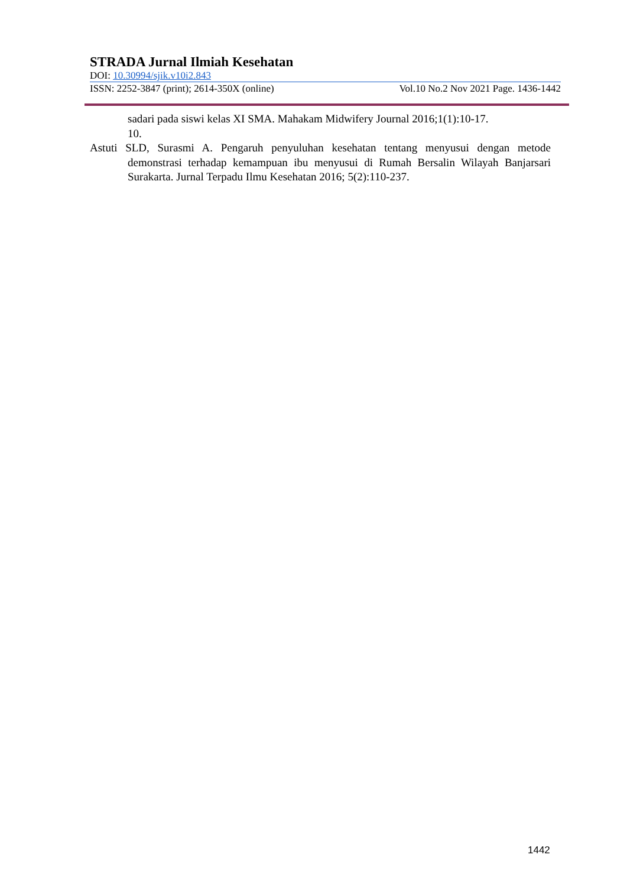STRADA Jurnal Ilmiah Kesehatan
DOI: 10.30994/sjik.v10i2.843
ISSN: 2252-3847 (print); 2614-350X (online) Vol.10 No.2 Nov 2021 Page. 1436-1442
sadari pada siswi kelas XI SMA. Mahakam Midwifery Journal 2016;1(1):10-17.
10.
Astuti SLD, Surasmi A. Pengaruh penyuluhan kesehatan tentang menyusui dengan metode demonstrasi terhadap kemampuan ibu menyusui di Rumah Bersalin Wilayah Banjarsari Surakarta. Jurnal Terpadu Ilmu Kesehatan 2016; 5(2):110-237.
1442